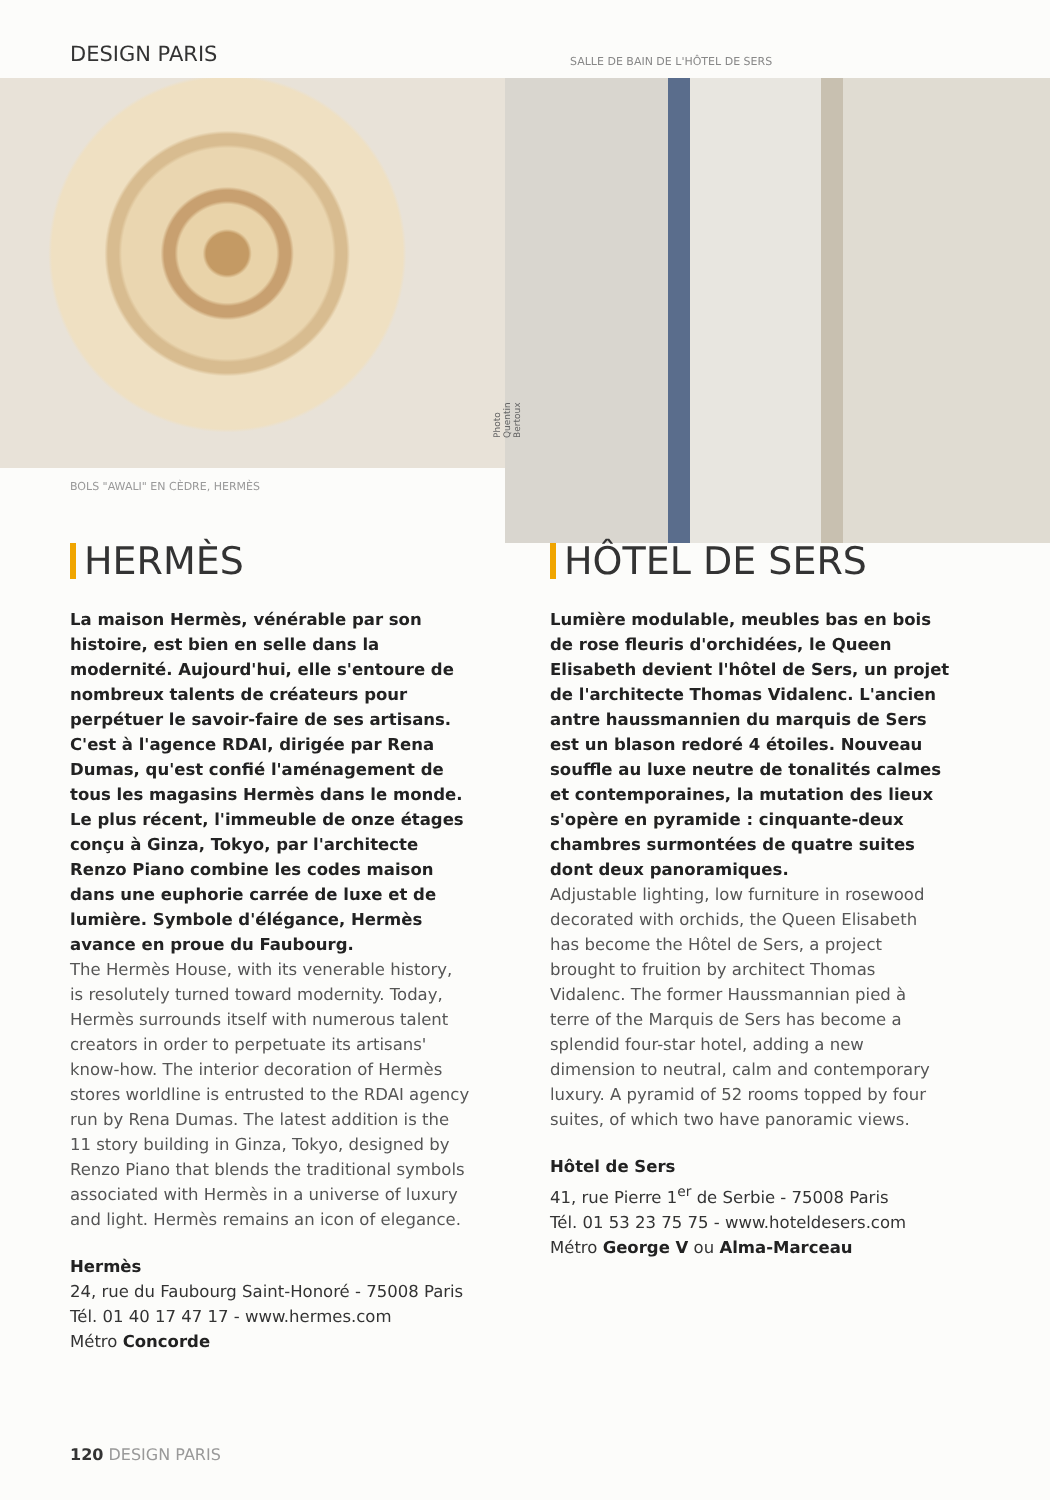DESIGN PARIS
SALLE DE BAIN DE L'HÔTEL DE SERS
Photo Quentin Bertoux
BOLS "AWALI" EN CÈDRE, HERMÈS
HERMÈS
La maison Hermès, vénérable par son histoire, est bien en selle dans la modernité. Aujourd'hui, elle s'entoure de nombreux talents de créateurs pour perpétuer le savoir-faire de ses artisans. C'est à l'agence RDAI, dirigée par Rena Dumas, qu'est confié l'aménagement de tous les magasins Hermès dans le monde. Le plus récent, l'immeuble de onze étages conçu à Ginza, Tokyo, par l'architecte Renzo Piano combine les codes maison dans une euphorie carrée de luxe et de lumière. Symbole d'élégance, Hermès avance en proue du Faubourg.
The Hermès House, with its venerable history, is resolutely turned toward modernity. Today, Hermès surrounds itself with numerous talent creators in order to perpetuate its artisans' know-how. The interior decoration of Hermès stores worldline is entrusted to the RDAI agency run by Rena Dumas. The latest addition is the 11 story building in Ginza, Tokyo, designed by Renzo Piano that blends the traditional symbols associated with Hermès in a universe of luxury and light. Hermès remains an icon of elegance.
Hermès
24, rue du Faubourg Saint-Honoré - 75008 Paris
Tél. 01 40 17 47 17 - www.hermes.com
Métro Concorde
HÔTEL DE SERS
Lumière modulable, meubles bas en bois de rose fleuris d'orchidées, le Queen Elisabeth devient l'hôtel de Sers, un projet de l'architecte Thomas Vidalenc. L'ancien antre haussmannien du marquis de Sers est un blason redoré 4 étoiles. Nouveau souffle au luxe neutre de tonalités calmes et contemporaines, la mutation des lieux s'opère en pyramide : cinquante-deux chambres surmontées de quatre suites dont deux panoramiques.
Adjustable lighting, low furniture in rosewood decorated with orchids, the Queen Elisabeth has become the Hôtel de Sers, a project brought to fruition by architect Thomas Vidalenc. The former Haussmannian pied à terre of the Marquis de Sers has become a splendid four-star hotel, adding a new dimension to neutral, calm and contemporary luxury. A pyramid of 52 rooms topped by four suites, of which two have panoramic views.
Hôtel de Sers
41, rue Pierre 1<sup>er</sup> de Serbie - 75008 Paris
Tél. 01 53 23 75 75 - www.hoteldesers.com
Métro George V ou Alma-Marceau
120 DESIGN PARIS